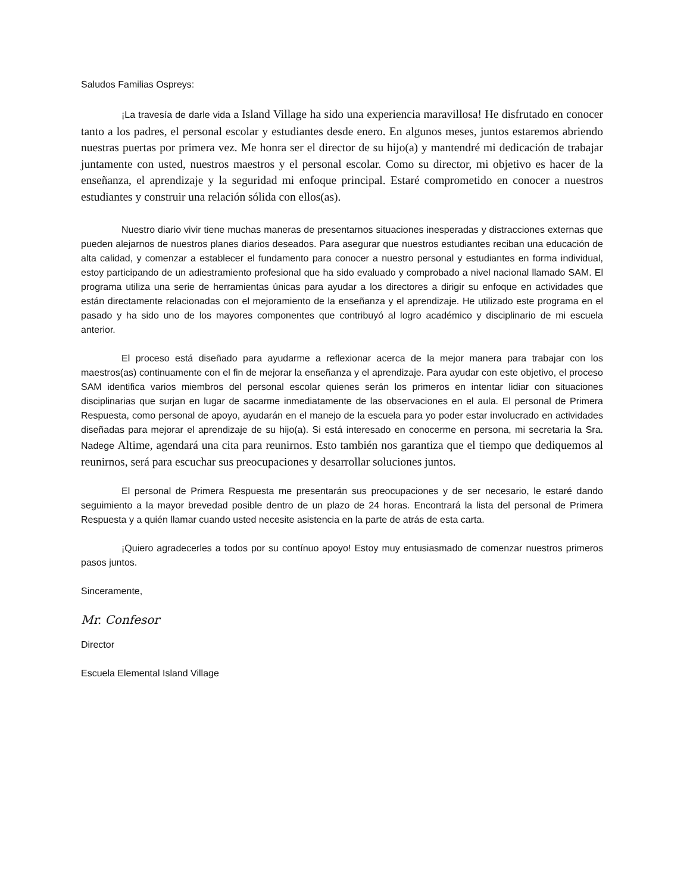Saludos Familias Ospreys:
¡La travesía de darle vida a Island Village ha sido una experiencia maravillosa! He disfrutado en conocer tanto a los padres, el personal escolar y estudiantes desde enero. En algunos meses, juntos estaremos abriendo nuestras puertas por primera vez. Me honra ser el director de su hijo(a) y mantendré mi dedicación de trabajar juntamente con usted, nuestros maestros y el personal escolar. Como su director, mi objetivo es hacer de la enseñanza, el aprendizaje y la seguridad mi enfoque principal. Estaré comprometido en conocer a nuestros estudiantes y construir una relación sólida con ellos(as).
Nuestro diario vivir tiene muchas maneras de presentarnos situaciones inesperadas y distracciones externas que pueden alejarnos de nuestros planes diarios deseados. Para asegurar que nuestros estudiantes reciban una educación de alta calidad, y comenzar a establecer el fundamento para conocer a nuestro personal y estudiantes en forma individual, estoy participando de un adiestramiento profesional que ha sido evaluado y comprobado a nivel nacional llamado SAM. El programa utiliza una serie de herramientas únicas para ayudar a los directores a dirigir su enfoque en actividades que están directamente relacionadas con el mejoramiento de la enseñanza y el aprendizaje. He utilizado este programa en el pasado y ha sido uno de los mayores componentes que contribuyó al logro académico y disciplinario de mi escuela anterior.
El proceso está diseñado para ayudarme a reflexionar acerca de la mejor manera para trabajar con los maestros(as) continuamente con el fin de mejorar la enseñanza y el aprendizaje. Para ayudar con este objetivo, el proceso SAM identifica varios miembros del personal escolar quienes serán los primeros en intentar lidiar con situaciones disciplinarias que surjan en lugar de sacarme inmediatamente de las observaciones en el aula. El personal de Primera Respuesta, como personal de apoyo, ayudarán en el manejo de la escuela para yo poder estar involucrado en actividades diseñadas para mejorar el aprendizaje de su hijo(a). Si está interesado en conocerme en persona, mi secretaria la Sra. Nadege Altime, agendará una cita para reunirnos. Esto también nos garantiza que el tiempo que dediquemos al reunirnos, será para escuchar sus preocupaciones y desarrollar soluciones juntos.
El personal de Primera Respuesta me presentarán sus preocupaciones y de ser necesario, le estaré dando seguimiento a la mayor brevedad posible dentro de un plazo de 24 horas. Encontrará la lista del personal de Primera Respuesta y a quién llamar cuando usted necesite asistencia en la parte de atrás de esta carta.
¡Quiero agradecerles a todos por su contínuo apoyo! Estoy muy entusiasmado de comenzar nuestros primeros pasos juntos.
Sinceramente,
Mr. Confesor
Director
Escuela Elemental Island Village